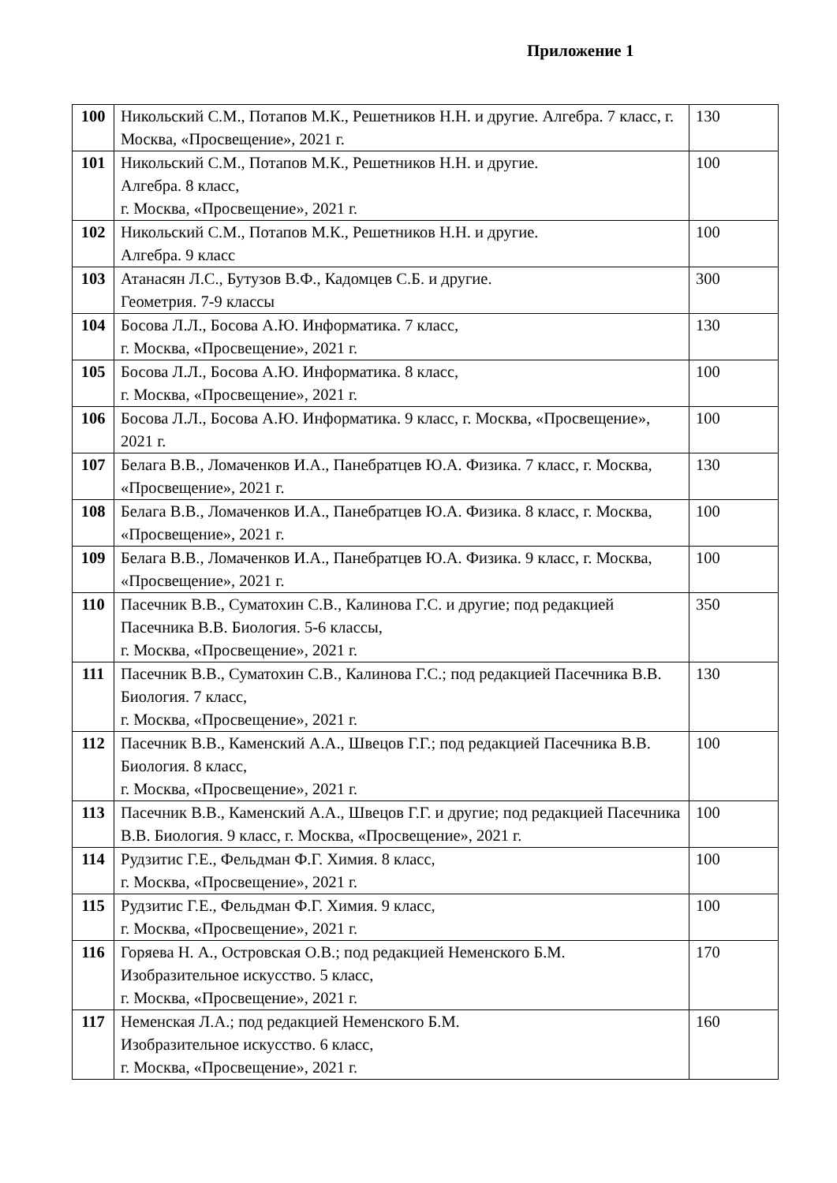Приложение 1
| 100 | Никольский С.М., Потапов М.К., Решетников Н.Н. и другие. Алгебра. 7 класс, г. Москва, «Просвещение», 2021 г. | 130 |
| 101 | Никольский С.М., Потапов М.К., Решетников Н.Н. и другие. Алгебра. 8 класс, г. Москва, «Просвещение», 2021 г. | 100 |
| 102 | Никольский С.М., Потапов М.К., Решетников Н.Н. и другие. Алгебра. 9 класс | 100 |
| 103 | Атанасян Л.С., Бутузов В.Ф., Кадомцев С.Б. и другие. Геометрия. 7-9 классы | 300 |
| 104 | Босова Л.Л., Босова А.Ю. Информатика. 7 класс, г. Москва, «Просвещение», 2021 г. | 130 |
| 105 | Босова Л.Л., Босова А.Ю. Информатика. 8 класс, г. Москва, «Просвещение», 2021 г. | 100 |
| 106 | Босова Л.Л., Босова А.Ю. Информатика. 9 класс, г. Москва, «Просвещение», 2021 г. | 100 |
| 107 | Белага В.В., Ломаченков И.А., Панебратцев Ю.А. Физика. 7 класс, г. Москва, «Просвещение», 2021 г. | 130 |
| 108 | Белага В.В., Ломаченков И.А., Панебратцев Ю.А. Физика. 8 класс, г. Москва, «Просвещение», 2021 г. | 100 |
| 109 | Белага В.В., Ломаченков И.А., Панебратцев Ю.А. Физика. 9 класс, г. Москва, «Просвещение», 2021 г. | 100 |
| 110 | Пасечник В.В., Суматохин С.В., Калинова Г.С. и другие; под редакцией Пасечника В.В. Биология. 5-6 классы, г. Москва, «Просвещение», 2021 г. | 350 |
| 111 | Пасечник В.В., Суматохин С.В., Калинова Г.С.; под редакцией Пасечника В.В. Биология. 7 класс, г. Москва, «Просвещение», 2021 г. | 130 |
| 112 | Пасечник В.В., Каменский А.А., Швецов Г.Г.; под редакцией Пасечника В.В. Биология. 8 класс, г. Москва, «Просвещение», 2021 г. | 100 |
| 113 | Пасечник В.В., Каменский А.А., Швецов Г.Г. и другие; под редакцией Пасечника В.В. Биология. 9 класс, г. Москва, «Просвещение», 2021 г. | 100 |
| 114 | Рудзитис Г.Е., Фельдман Ф.Г. Химия. 8 класс, г. Москва, «Просвещение», 2021 г. | 100 |
| 115 | Рудзитис Г.Е., Фельдман Ф.Г. Химия. 9 класс, г. Москва, «Просвещение», 2021 г. | 100 |
| 116 | Горяева Н. А., Островская О.В.; под редакцией Неменского Б.М. Изобразительное искусство. 5 класс, г. Москва, «Просвещение», 2021 г. | 170 |
| 117 | Неменская Л.А.; под редакцией Неменского Б.М. Изобразительное искусство. 6 класс, г. Москва, «Просвещение», 2021 г. | 160 |